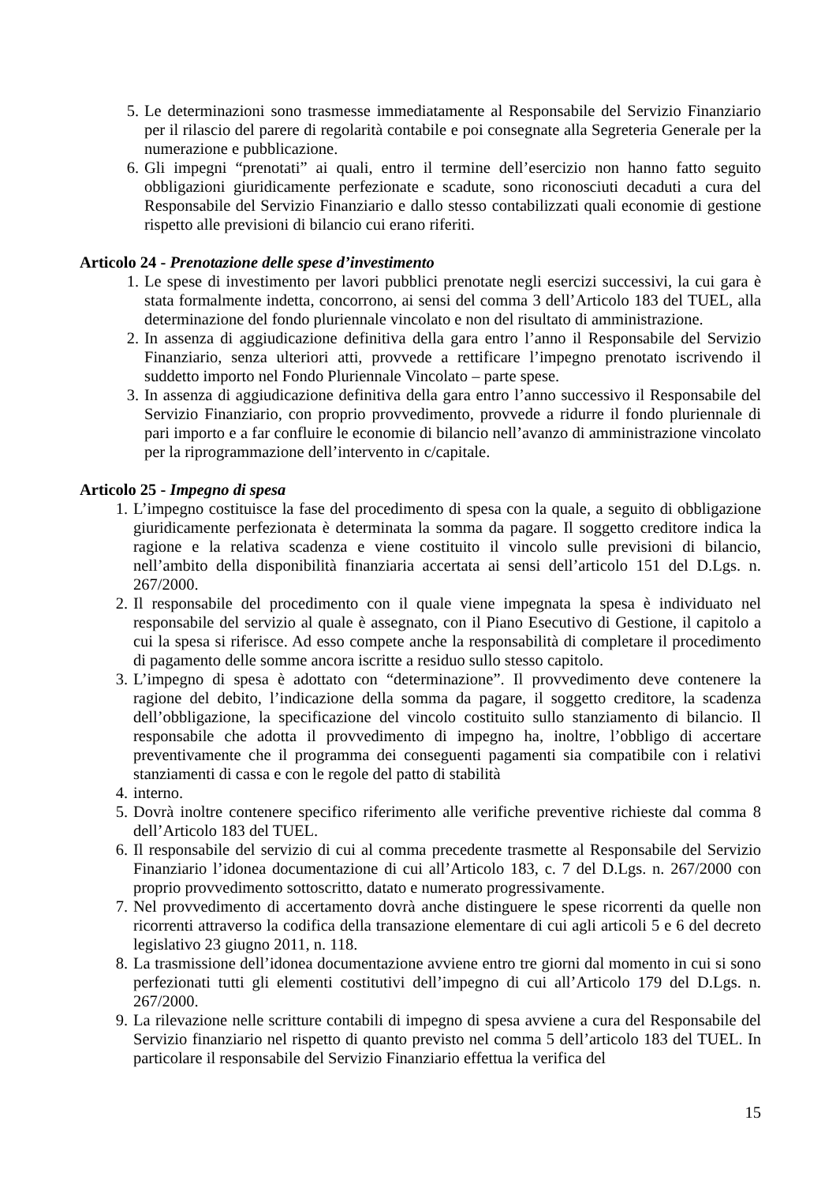5. Le determinazioni sono trasmesse immediatamente al Responsabile del Servizio Finanziario per il rilascio del parere di regolarità contabile e poi consegnate alla Segreteria Generale per la numerazione e pubblicazione.
6. Gli impegni “prenotati” ai quali, entro il termine dell’esercizio non hanno fatto seguito obbligazioni giuridicamente perfezionate e scadute, sono riconosciuti decaduti a cura del Responsabile del Servizio Finanziario e dallo stesso contabilizzati quali economie di gestione rispetto alle previsioni di bilancio cui erano riferiti.
Articolo 24 - Prenotazione delle spese d’investimento
1. Le spese di investimento per lavori pubblici prenotate negli esercizi successivi, la cui gara è stata formalmente indetta, concorrono, ai sensi del comma 3 dell’Articolo 183 del TUEL, alla determinazione del fondo pluriennale vincolato e non del risultato di amministrazione.
2. In assenza di aggiudicazione definitiva della gara entro l’anno il Responsabile del Servizio Finanziario, senza ulteriori atti, provvede a rettificare l’impegno prenotato iscrivendo il suddetto importo nel Fondo Pluriennale Vincolato – parte spese.
3. In assenza di aggiudicazione definitiva della gara entro l’anno successivo il Responsabile del Servizio Finanziario, con proprio provvedimento, provvede a ridurre il fondo pluriennale di pari importo e a far confluire le economie di bilancio nell’avanzo di amministrazione vincolato per la riprogrammazione dell’intervento in c/capitale.
Articolo 25 - Impegno di spesa
1. L’impegno costituisce la fase del procedimento di spesa con la quale, a seguito di obbligazione giuridicamente perfezionata è determinata la somma da pagare. Il soggetto creditore indica la ragione e la relativa scadenza e viene costituito il vincolo sulle previsioni di bilancio, nell’ambito della disponibilità finanziaria accertata ai sensi dell’articolo 151 del D.Lgs. n. 267/2000.
2. Il responsabile del procedimento con il quale viene impegnata la spesa è individuato nel responsabile del servizio al quale è assegnato, con il Piano Esecutivo di Gestione, il capitolo a cui la spesa si riferisce. Ad esso compete anche la responsabilità di completare il procedimento di pagamento delle somme ancora iscritte a residuo sullo stesso capitolo.
3. L’impegno di spesa è adottato con “determinazione”. Il provvedimento deve contenere la ragione del debito, l’indicazione della somma da pagare, il soggetto creditore, la scadenza dell’obbligazione, la specificazione del vincolo costituito sullo stanziamento di bilancio. Il responsabile che adotta il provvedimento di impegno ha, inoltre, l’obbligo di accertare preventivamente che il programma dei conseguenti pagamenti sia compatibile con i relativi stanziamenti di cassa e con le regole del patto di stabilità
4. interno.
5. Dovrà inoltre contenere specifico riferimento alle verifiche preventive richieste dal comma 8 dell’Articolo 183 del TUEL.
6. Il responsabile del servizio di cui al comma precedente trasmette al Responsabile del Servizio Finanziario l’idonea documentazione di cui all’Articolo 183, c. 7 del D.Lgs. n. 267/2000 con proprio provvedimento sottoscritto, datato e numerato progressivamente.
7. Nel provvedimento di accertamento dovrà anche distinguere le spese ricorrenti da quelle non ricorrenti attraverso la codifica della transazione elementare di cui agli articoli 5 e 6 del decreto legislativo 23 giugno 2011, n. 118.
8. La trasmissione dell’idonea documentazione avviene entro tre giorni dal momento in cui si sono perfezionati tutti gli elementi costitutivi dell’impegno di cui all’Articolo 179 del D.Lgs. n. 267/2000.
9. La rilevazione nelle scritture contabili di impegno di spesa avviene a cura del Responsabile del Servizio finanziario nel rispetto di quanto previsto nel comma 5 dell’articolo 183 del TUEL. In particolare il responsabile del Servizio Finanziario effettua la verifica del
15